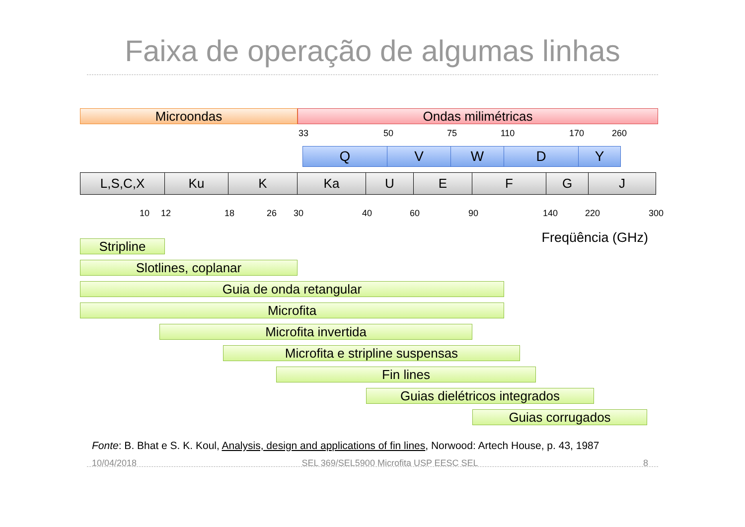Faixa de operação de algumas linhas
Microondas Ondas milimétricas
33 50 75 110 170 260
Q V W D Y
L,S,C,X Ku K Ka U E F G J
10 12 18 26 30 40 60 90 140 220 300
Freqüência (GHz)
Stripline
Slotlines, coplanar
Guia de onda retangular
Microfita
Microfita invertida
Microfita e stripline suspensas
Fin lines
Guias dielétricos integrados
Guias corrugados
Fonte: B. Bhat e S. K. Koul, Analysis, design and applications of fin lines, Norwood: Artech House, p. 43, 1987
10/04/2018 SEL 369/SEL5900 Microfita USP EESC SEL 8